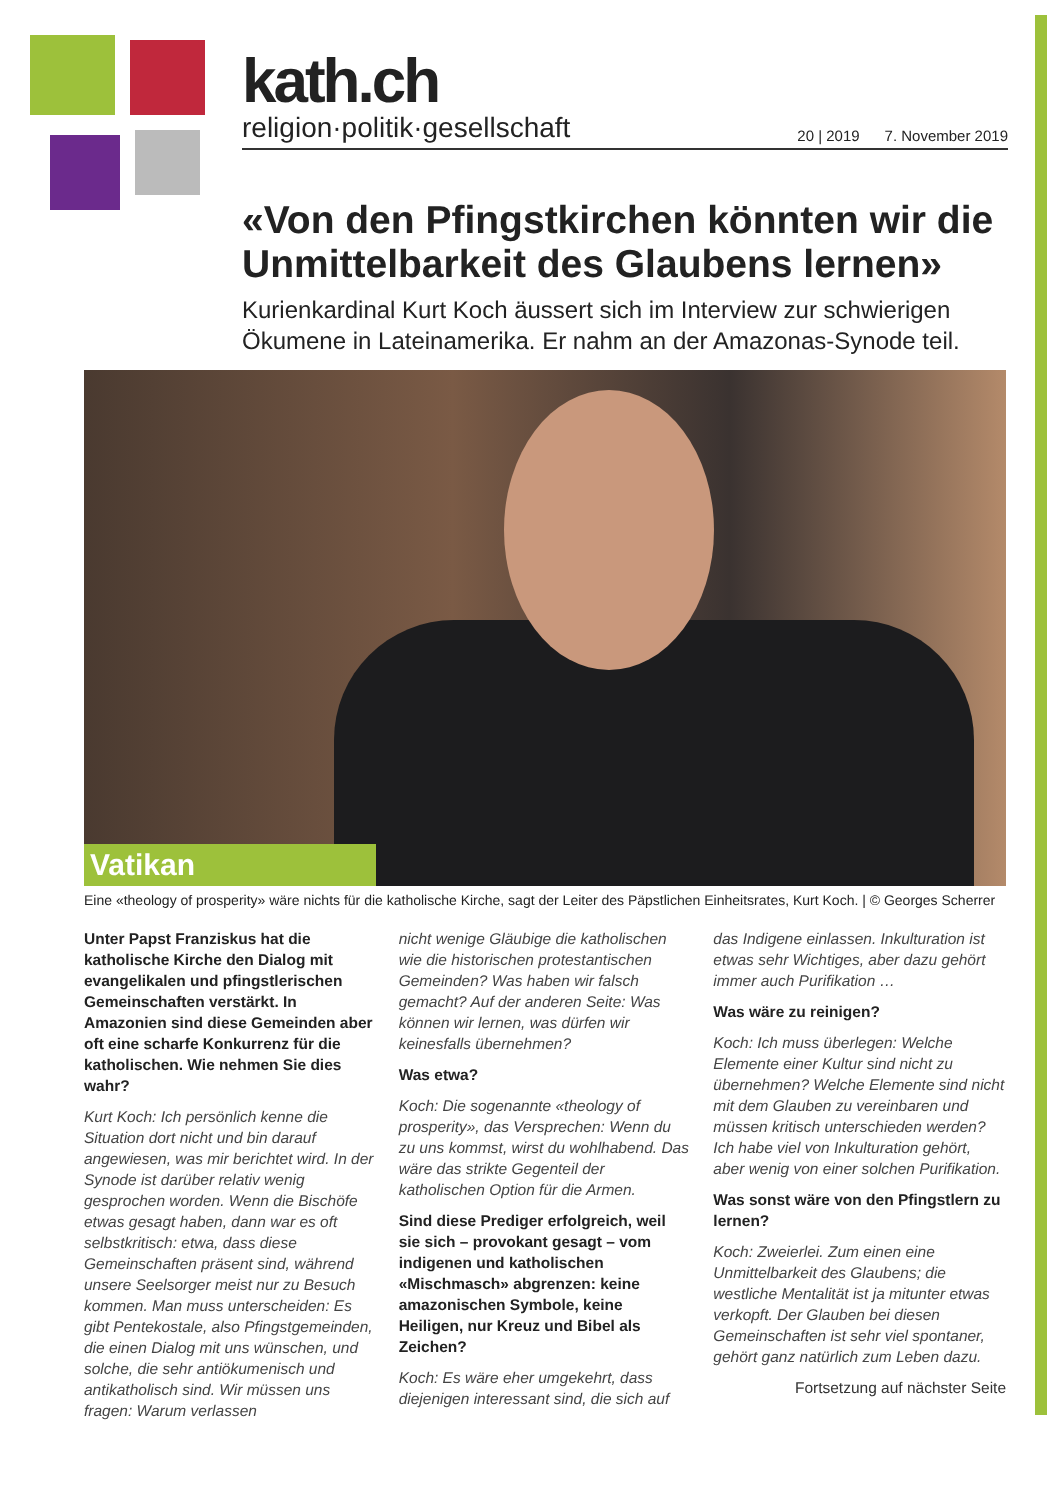kath.ch
religion·politik·gesellschaft 20 | 2019 7. November 2019
«Von den Pfingstkirchen könnten wir die Unmittelbarkeit des Glaubens lernen»
Kurienkardinal Kurt Koch äussert sich im Interview zur schwierigen Ökumene in Lateinamerika. Er nahm an der Amazonas-Synode teil.
Vatikan
Eine «theology of prosperity» wäre nichts für die katholische Kirche, sagt der Leiter des Päpstlichen Einheitsrates, Kurt Koch. | © Georges Scherrer
Unter Papst Franziskus hat die katholische Kirche den Dialog mit evangelikalen und pfingstlerischen Gemeinschaften verstärkt. In Amazonien sind diese Gemeinden aber oft eine scharfe Konkurrenz für die katholischen. Wie nehmen Sie dies wahr?
Kurt Koch: Ich persönlich kenne die Situation dort nicht und bin darauf angewiesen, was mir berichtet wird. In der Synode ist darüber relativ wenig gesprochen worden. Wenn die Bischöfe etwas gesagt haben, dann war es oft selbstkritisch: etwa, dass diese Gemeinschaften präsent sind, während unsere Seelsorger meist nur zu Besuch kommen. Man muss unterscheiden: Es gibt Pentekostale, also Pfingstgemeinden, die einen Dialog mit uns wünschen, und solche, die sehr antiökumenisch und antikatholisch sind. Wir müssen uns fragen: Warum verlassen
nicht wenige Gläubige die katholischen wie die historischen protestantischen Gemeinden? Was haben wir falsch gemacht? Auf der anderen Seite: Was können wir lernen, was dürfen wir keinesfalls übernehmen?
Was etwa?
Koch: Die sogenannte «theology of prosperity», das Versprechen: Wenn du zu uns kommst, wirst du wohlhabend. Das wäre das strikte Gegenteil der katholischen Option für die Armen.
Sind diese Prediger erfolgreich, weil sie sich – provokant gesagt – vom indigenen und katholischen «Mischmasch» abgrenzen: keine amazonischen Symbole, keine Heiligen, nur Kreuz und Bibel als Zeichen?
Koch: Es wäre eher umgekehrt, dass diejenigen interessant sind, die sich auf
das Indigene einlassen. Inkulturation ist etwas sehr Wichtiges, aber dazu gehört immer auch Purifikation …
Was wäre zu reinigen?
Koch: Ich muss überlegen: Welche Elemente einer Kultur sind nicht zu übernehmen? Welche Elemente sind nicht mit dem Glauben zu vereinbaren und müssen kritisch unterschieden werden? Ich habe viel von Inkulturation gehört, aber wenig von einer solchen Purifikation.
Was sonst wäre von den Pfingstlern zu lernen?
Koch: Zweierlei. Zum einen eine Unmittelbarkeit des Glaubens; die westliche Mentalität ist ja mitunter etwas verkopft. Der Glauben bei diesen Gemeinschaften ist sehr viel spontaner, gehört ganz natürlich zum Leben dazu.
Fortsetzung auf nächster Seite